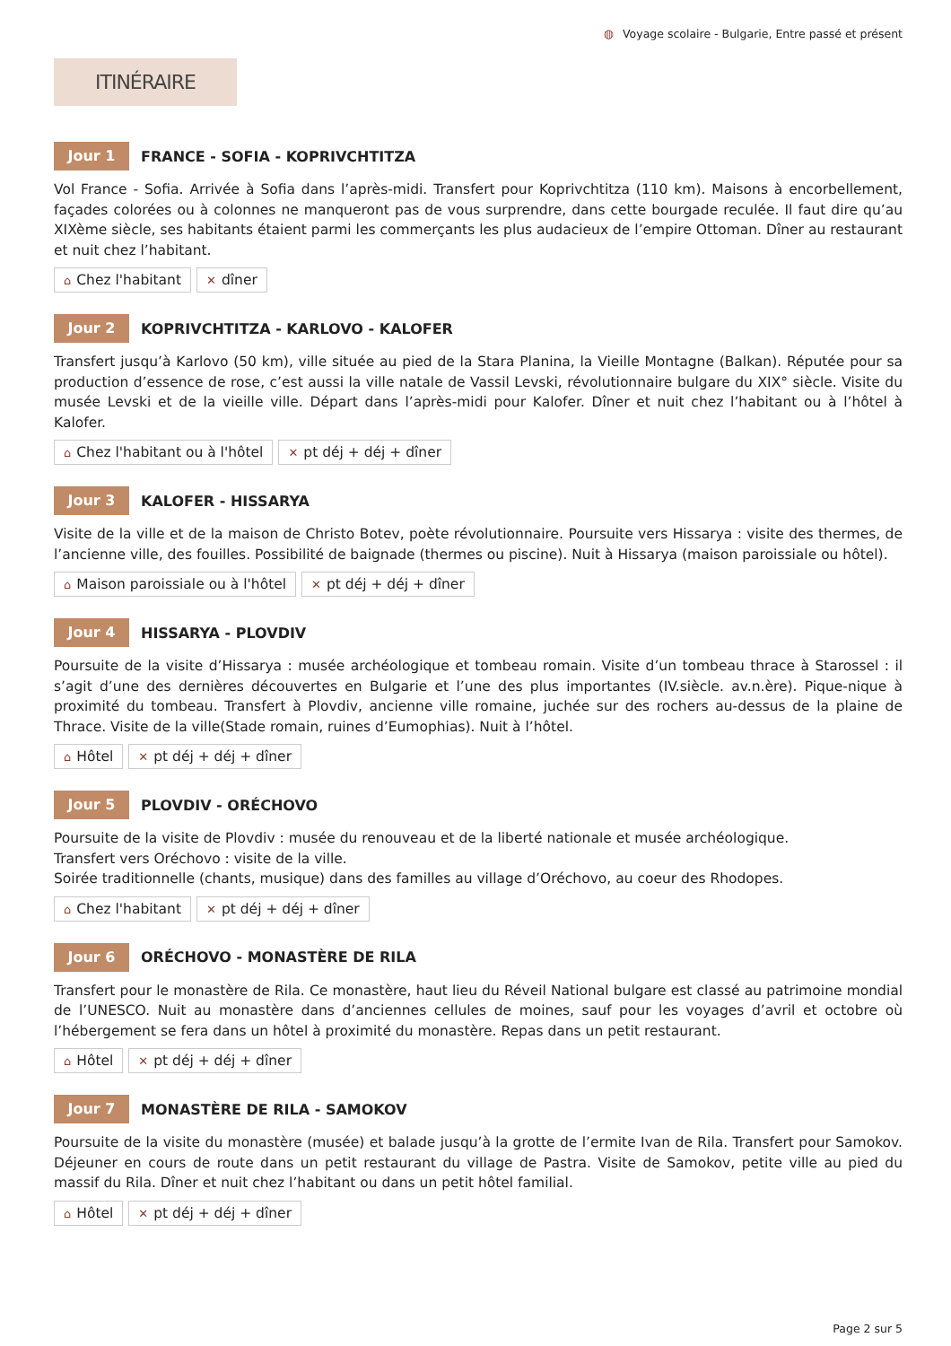◍ Voyage scolaire - Bulgarie, Entre passé et présent
ITINÉRAIRE
Jour 1 FRANCE - SOFIA - KOPRIVCHTITZA
Vol France - Sofia. Arrivée à Sofia dans l’après-midi. Transfert pour Koprivchtitza (110 km). Maisons à encorbellement, façades colorées ou à colonnes ne manqueront pas de vous surprendre, dans cette bourgade reculée. Il faut dire qu’au XIXème siècle, ses habitants étaient parmi les commerçants les plus audacieux de l’empire Ottoman. Dîner au restaurant et nuit chez l’habitant.
⌂ Chez l'habitant ✕ dîner
Jour 2 KOPRIVCHTITZA - KARLOVO - KALOFER
Transfert jusqu’à Karlovo (50 km), ville située au pied de la Stara Planina, la Vieille Montagne (Balkan). Réputée pour sa production d’essence de rose, c’est aussi la ville natale de Vassil Levski, révolutionnaire bulgare du XIX° siècle. Visite du musée Levski et de la vieille ville. Départ dans l’après-midi pour Kalofer. Dîner et nuit chez l’habitant ou à l’hôtel à Kalofer.
⌂ Chez l'habitant ou à l'hôtel ✕ pt déj + déj + dîner
Jour 3 KALOFER - HISSARYA
Visite de la ville et de la maison de Christo Botev, poète révolutionnaire. Poursuite vers Hissarya : visite des thermes, de l’ancienne ville, des fouilles. Possibilité de baignade (thermes ou piscine). Nuit à Hissarya (maison paroissiale ou hôtel).
⌂ Maison paroissiale ou à l'hôtel ✕ pt déj + déj + dîner
Jour 4 HISSARYA - PLOVDIV
Poursuite de la visite d’Hissarya : musée archéologique et tombeau romain. Visite d’un tombeau thrace à Starossel : il s’agit d’une des dernières découvertes en Bulgarie et l’une des plus importantes (IV.siècle. av.n.ère). Pique-nique à proximité du tombeau. Transfert à Plovdiv, ancienne ville romaine, juchée sur des rochers au-dessus de la plaine de Thrace. Visite de la ville(Stade romain, ruines d’Eumophias). Nuit à l’hôtel.
⌂ Hôtel ✕ pt déj + déj + dîner
Jour 5 PLOVDIV - ORÉCHOVO
Poursuite de la visite de Plovdiv : musée du renouveau et de la liberté nationale et musée archéologique.
Transfert vers Oréchovo : visite de la ville.
Soirée traditionnelle (chants, musique) dans des familles au village d’Oréchovo, au coeur des Rhodopes.
⌂ Chez l'habitant ✕ pt déj + déj + dîner
Jour 6 ORÉCHOVO - MONASTÈRE DE RILA
Transfert pour le monastère de Rila. Ce monastère, haut lieu du Réveil National bulgare est classé au patrimoine mondial de l’UNESCO. Nuit au monastère dans d’anciennes cellules de moines, sauf pour les voyages d’avril et octobre où l’hébergement se fera dans un hôtel à proximité du monastère. Repas dans un petit restaurant.
⌂ Hôtel ✕ pt déj + déj + dîner
Jour 7 MONASTÈRE DE RILA - SAMOKOV
Poursuite de la visite du monastère (musée) et balade jusqu’à la grotte de l’ermite Ivan de Rila. Transfert pour Samokov. Déjeuner en cours de route dans un petit restaurant du village de Pastra. Visite de Samokov, petite ville au pied du massif du Rila. Dîner et nuit chez l’habitant ou dans un petit hôtel familial.
⌂ Hôtel ✕ pt déj + déj + dîner
Page 2 sur 5